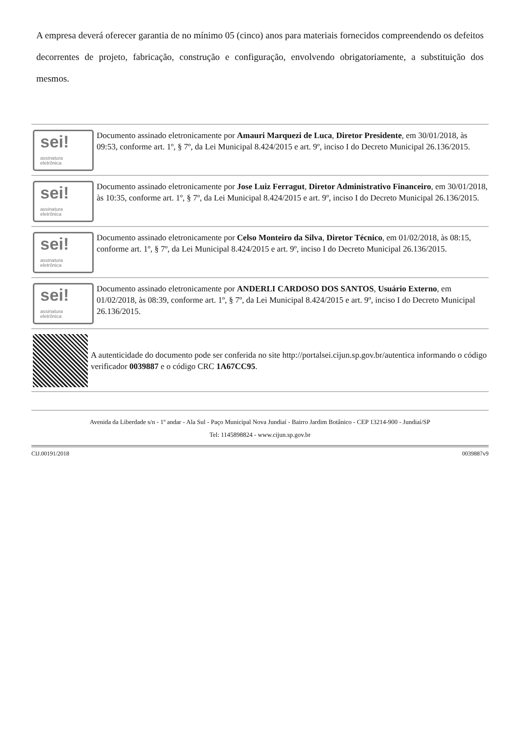A empresa deverá oferecer garantia de no mínimo 05 (cinco) anos para materiais fornecidos compreendendo os defeitos decorrentes de projeto, fabricação, construção e configuração, envolvendo obrigatoriamente, a substituição dos mesmos.
sei!
assinatura
eletrônica
Documento assinado eletronicamente por Amauri Marquezi de Luca, Diretor Presidente, em 30/01/2018, às 09:53, conforme art. 1º, § 7º, da Lei Municipal 8.424/2015 e art. 9º, inciso I do Decreto Municipal 26.136/2015.
sei!
assinatura
eletrônica
Documento assinado eletronicamente por Jose Luiz Ferragut, Diretor Administrativo Financeiro, em 30/01/2018, às 10:35, conforme art. 1º, § 7º, da Lei Municipal 8.424/2015 e art. 9º, inciso I do Decreto Municipal 26.136/2015.
sei!
assinatura
eletrônica
Documento assinado eletronicamente por Celso Monteiro da Silva, Diretor Técnico, em 01/02/2018, às 08:15, conforme art. 1º, § 7º, da Lei Municipal 8.424/2015 e art. 9º, inciso I do Decreto Municipal 26.136/2015.
sei!
assinatura
eletrônica
Documento assinado eletronicamente por ANDERLI CARDOSO DOS SANTOS, Usuário Externo, em 01/02/2018, às 08:39, conforme art. 1º, § 7º, da Lei Municipal 8.424/2015 e art. 9º, inciso I do Decreto Municipal 26.136/2015.
A autenticidade do documento pode ser conferida no site http://portalsei.cijun.sp.gov.br/autentica informando o código verificador 0039887 e o código CRC 1A67CC95.
Avenida da Liberdade s/n - 1º andar - Ala Sul - Paço Municipal Nova Jundiaí - Bairro Jardim Botânico - CEP 13214-900 - Jundiaí/SP
Tel: 1145898824 - www.cijun.sp.gov.br
CIJ.00191/2018 0039887v9